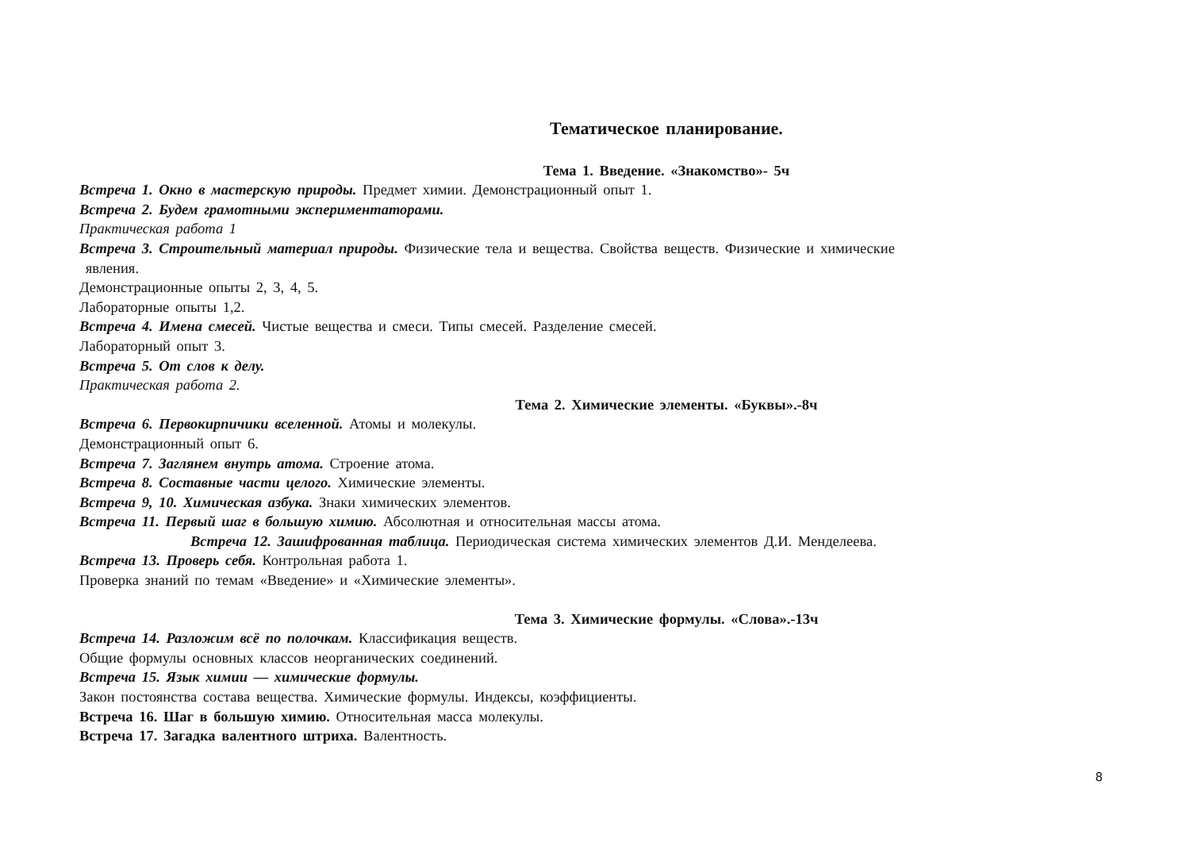Тематическое планирование.
Тема 1. Введение. «Знакомство»- 5ч
Встреча 1. Окно в мастерскую природы. Предмет химии. Демонстрационный опыт 1.
Встреча 2. Будем грамотными экспериментаторами.
Практическая работа 1
Встреча 3. Строительный материал природы. Физические тела и вещества. Свойства веществ. Физические и химические
явления.
Демонстрационные опыты 2, 3, 4, 5.
Лабораторные опыты 1,2.
Встреча 4. Имена смесей. Чистые вещества и смеси. Типы смесей. Разделение смесей.
Лабораторный опыт 3.
Встреча 5. От слов к делу.
Практическая работа 2.
Тема 2. Химические элементы. «Буквы».-8ч
Встреча 6. Первокирпичики вселенной. Атомы и молекулы.
Демонстрационный опыт 6.
Встреча 7. Заглянем внутрь атома. Строение атома.
Встреча 8. Составные части целого. Химические элементы.
Встреча 9, 10. Химическая азбука. Знаки химических элементов.
Встреча 11. Первый шаг в большую химию. Абсолютная и относительная массы атома.
Встреча 12. Зашифрованная таблица. Периодическая система химических элементов Д.И. Менделеева.
Встреча 13. Проверь себя. Контрольная работа 1.
Проверка знаний по темам «Введение» и «Химические элементы».
Тема 3. Химические формулы. «Слова».-13ч
Встреча 14. Разложим всё по полочкам. Классификация веществ.
Общие формулы основных классов неорганических соединений.
Встреча 15. Язык химии — химические формулы.
Закон постоянства состава вещества. Химические формулы. Индексы, коэффициенты.
Встреча 16. Шаг в большую химию. Относительная масса молекулы.
Встреча 17. Загадка валентного штриха. Валентность.
8